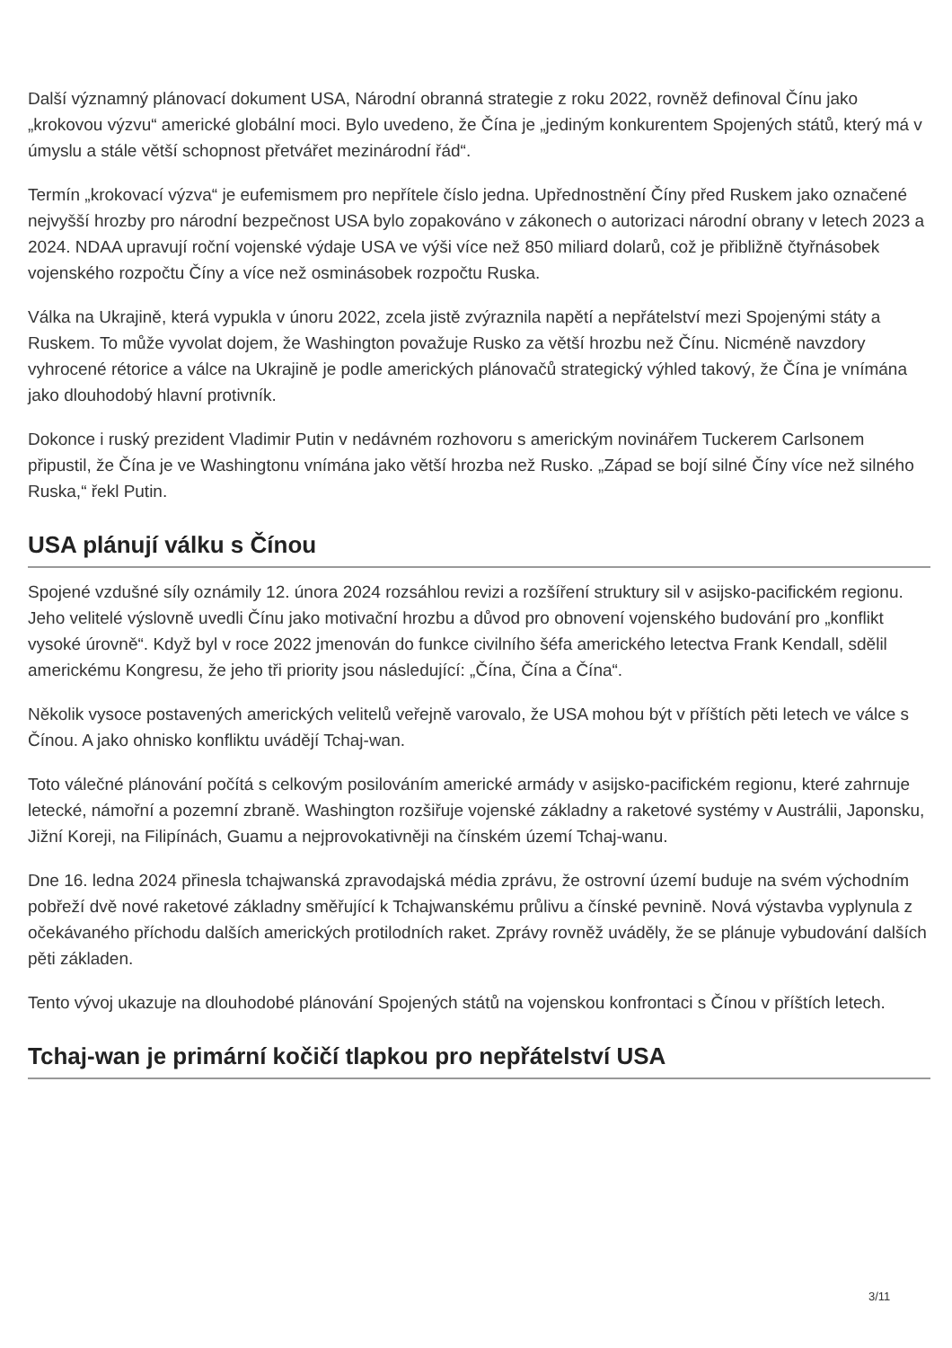Další významný plánovací dokument USA, Národní obranná strategie z roku 2022, rovněž definoval Čínu jako „krokovou výzvu“ americké globální moci. Bylo uvedeno, že Čína je „jediným konkurentem Spojených států, který má v úmyslu a stále větší schopnost přetvářet mezinárodní řád“.
Termín „krokovací výzva“ je eufemismem pro nepřítele číslo jedna. Upřednostnění Číny před Ruskem jako označené nejvyšší hrozby pro národní bezpečnost USA bylo zopakováno v zákonech o autorizaci národní obrany v letech 2023 a 2024. NDAA upravují roční vojenské výdaje USA ve výši více než 850 miliard dolarů, což je přibližně čtyřnásobek vojenského rozpočtu Číny a více než osminásobek rozpočtu Ruska.
Válka na Ukrajině, která vypukla v únoru 2022, zcela jistě zvýraznila napětí a nepřátelství mezi Spojenými státy a Ruskem. To může vyvolat dojem, že Washington považuje Rusko za větší hrozbu než Čínu. Nicméně navzdory vyhrocené rétorice a válce na Ukrajině je podle amerických plánovačů strategický výhled takový, že Čína je vnímána jako dlouhodobý hlavní protivník.
Dokonce i ruský prezident Vladimir Putin v nedávném rozhovoru s americkým novinářem Tuckerem Carlsonem připustil, že Čína je ve Washingtonu vnímána jako větší hrozba než Rusko. „Západ se bojí silné Číny více než silného Ruska,“ řekl Putin.
USA plánují válku s Čínou
Spojené vzdušné síly oznámily 12. února 2024 rozsáhlou revizi a rozšíření struktury sil v asijsko-pacifickém regionu. Jeho velitelé výslovně uvedli Čínu jako motivační hrozbu a důvod pro obnovení vojenského budování pro „konflikt vysoké úrovně“. Když byl v roce 2022 jmenován do funkce civilního šéfa amerického letectva Frank Kendall, sdělil americkému Kongresu, že jeho tři priority jsou následující: „Čína, Čína a Čína“.
Několik vysoce postavených amerických velitelů veřejně varovalo, že USA mohou být v příštích pěti letech ve válce s Čínou. A jako ohnisko konfliktu uvádějí Tchaj-wan.
Toto válečné plánování počítá s celkovým posilováním americké armády v asijsko-pacifickém regionu, které zahrnuje letecké, námořní a pozemní zbraně. Washington rozšiřuje vojenské základny a raketové systémy v Austrálii, Japonsku, Jižní Koreji, na Filipínách, Guamu a nejprovokativněji na čínském území Tchaj-wanu.
Dne 16. ledna 2024 přinesla tchajwanská zpravodajská média zprávu, že ostrovní území buduje na svém východním pobřeží dvě nové raketové základny směřující k Tchajwanskému průlivu a čínské pevnině. Nová výstavba vyplynula z očekávaného příchodu dalších amerických protilodních raket. Zprávy rovněž uváděly, že se plánuje vybudování dalších pěti základen.
Tento vývoj ukazuje na dlouhodobé plánování Spojených států na vojenskou konfrontaci s Čínou v příštích letech.
Tchaj-wan je primární kočičí tlapkou pro nepřátelství USA
3/11